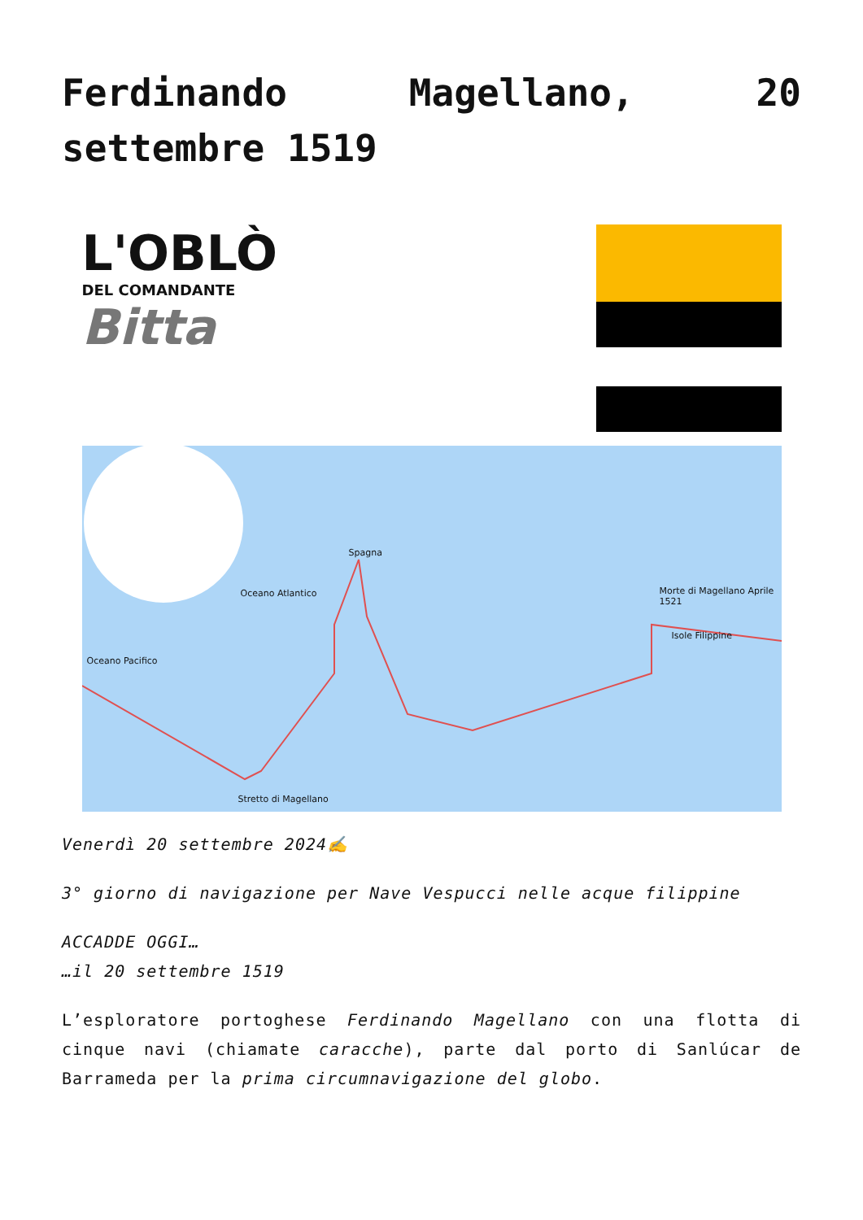Ferdinando Magellano, 20 settembre 1519
L'OBLÒ
DEL COMANDANTE
Bitta
Spagna
Oceano Atlantico
Oceano Pacifico
Morte di Magellano Aprile 1521
Isole Filippine
Stretto di Magellano
Venerdì 20 settembre 2024✍
3° giorno di navigazione per Nave Vespucci nelle acque filippine
ACCADDE OGGI…
…il 20 settembre 1519
L’esploratore portoghese Ferdinando Magellano con una flotta di cinque navi (chiamate caracche), parte dal porto di Sanlúcar de Barrameda per la prima circumnavigazione del globo.